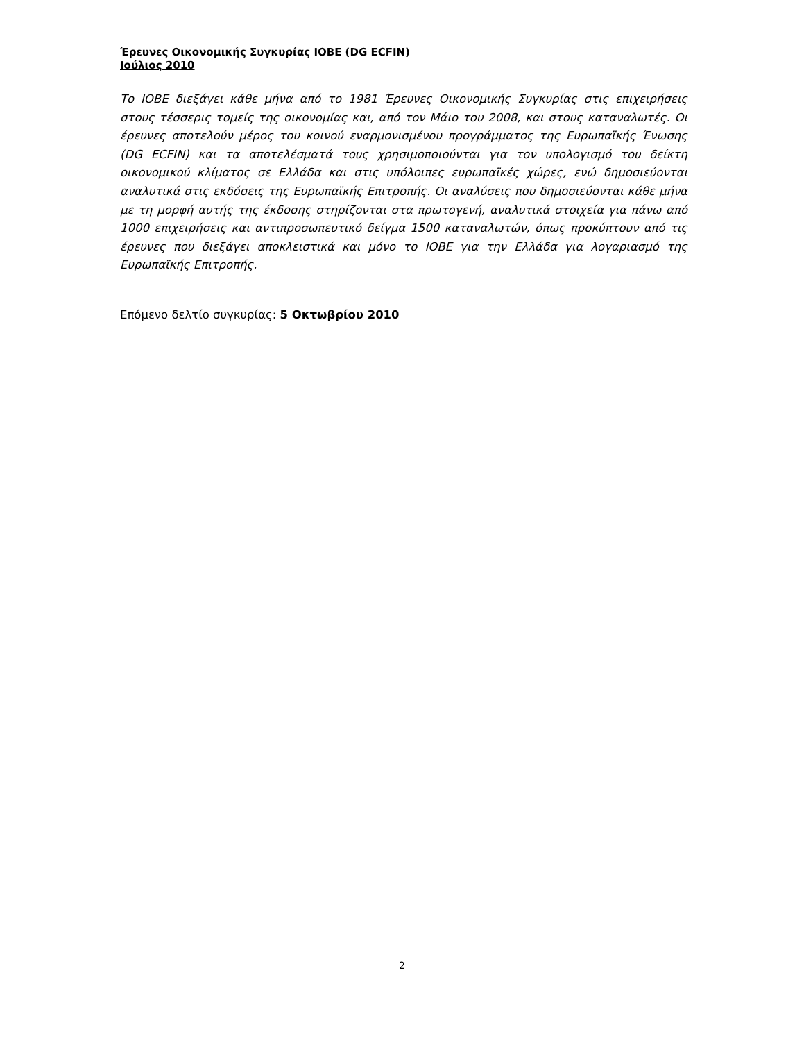Έρευνες Οικονομικής Συγκυρίας ΙΟΒΕ (DG ECFIN)
Ιούλιος 2010
Το ΙΟΒΕ διεξάγει κάθε μήνα από το 1981 Έρευνες Οικονομικής Συγκυρίας στις επιχειρήσεις στους τέσσερις τομείς της οικονομίας και, από τον Μάιο του 2008, και στους καταναλωτές. Οι έρευνες αποτελούν μέρος του κοινού εναρμονισμένου προγράμματος της Ευρωπαϊκής Ένωσης (DG ECFIN) και τα αποτελέσματά τους χρησιμοποιούνται για τον υπολογισμό του δείκτη οικονομικού κλίματος σε Ελλάδα και στις υπόλοιπες ευρωπαϊκές χώρες, ενώ δημοσιεύονται αναλυτικά στις εκδόσεις της Ευρωπαϊκής Επιτροπής. Οι αναλύσεις που δημοσιεύονται κάθε μήνα με τη μορφή αυτής της έκδοσης στηρίζονται στα πρωτογενή, αναλυτικά στοιχεία για πάνω από 1000 επιχειρήσεις και αντιπροσωπευτικό δείγμα 1500 καταναλωτών, όπως προκύπτουν από τις έρευνες που διεξάγει αποκλειστικά και μόνο το ΙΟΒΕ για την Ελλάδα για λογαριασμό της Ευρωπαϊκής Επιτροπής.
Επόμενο δελτίο συγκυρίας: 5 Οκτωβρίου 2010
2